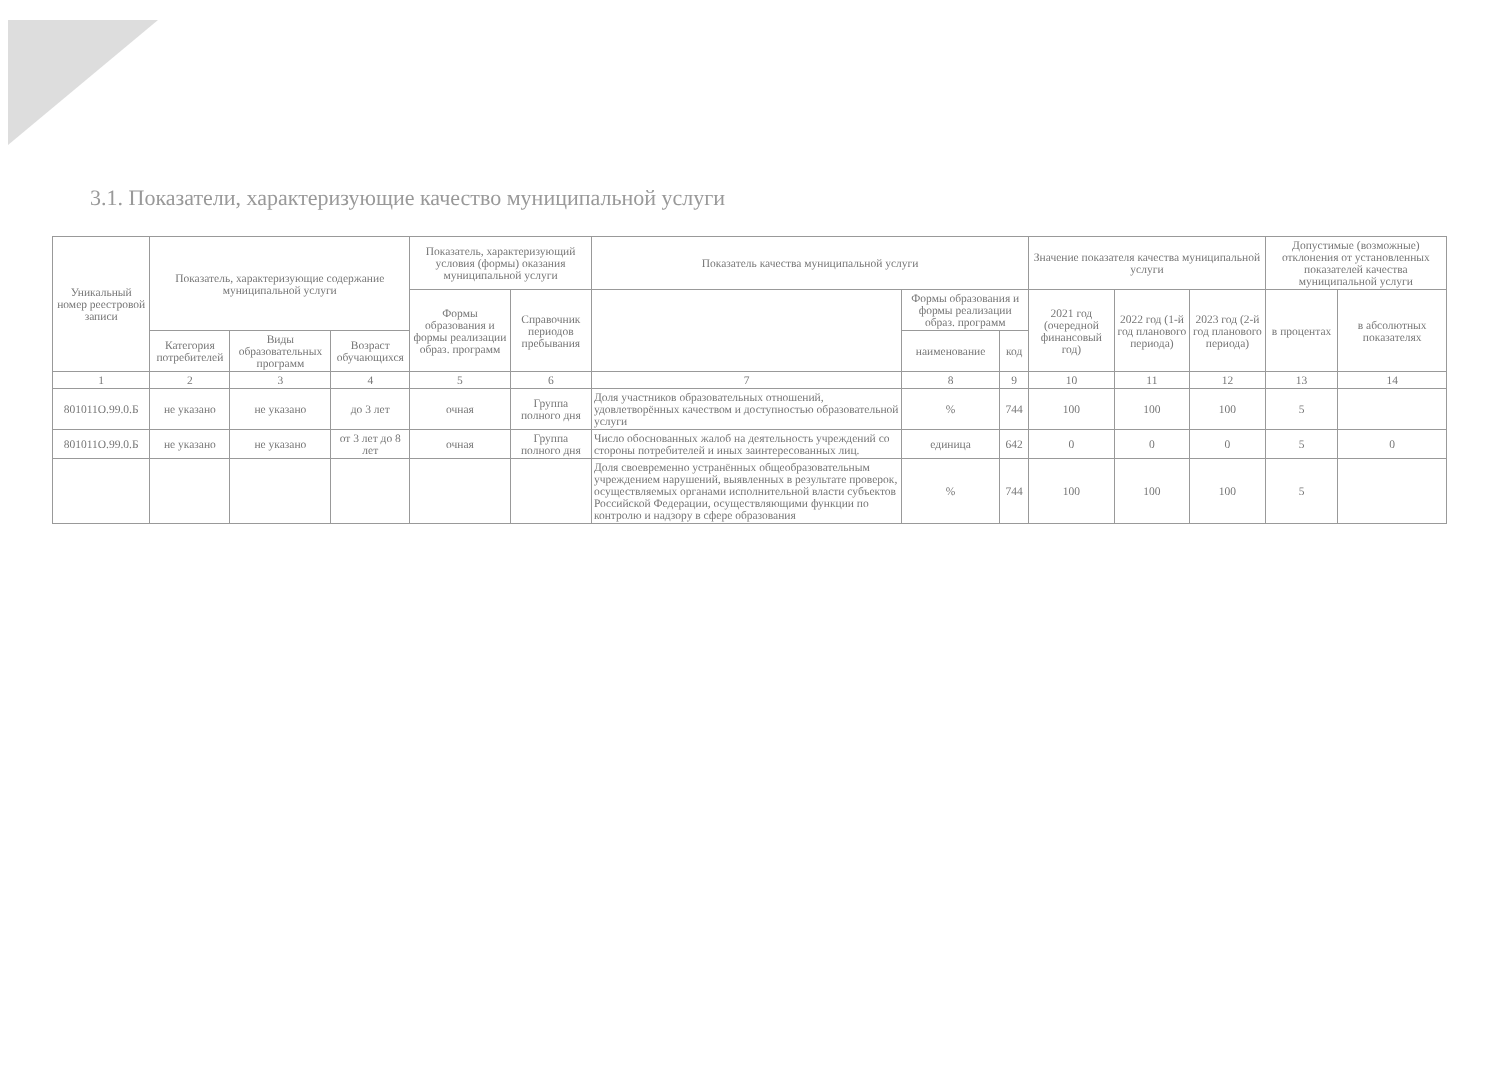3.1. Показатели, характеризующие качество муниципальной услуги
| Уникальный номер реестровой записи | Показатель, характеризующие содержание муниципальной услуги | | | Показатель, характеризующий условия (формы) оказания муниципальной услуги | | Показатель качества муниципальной услуги | | | Значение показателя качества муниципальной услуги | | | Допустимые (возможные) отклонения от установленных показателей качества муниципальной услуги | |
| --- | --- | --- | --- | --- | --- | --- | --- | --- | --- | --- | --- | --- | --- |
| | | | | Формы образования и формы реализации образ. программ | Справочник периодов пребывания | | Формы образования и формы реализации образ. программ | | 2021 год (очередной финансовый год) | 2022 год (1-й год планового периода) | 2023 год (2-й год планового периода) | в процентах | в абсолютных показателях |
| | Категория потребителей | Виды образовательных программ | Возраст обучающихся | | | | наименование | код | | | | | |
| 1 | 2 | 3 | 4 | 5 | 6 | 7 | 8 | 9 | 10 | 11 | 12 | 13 | 14 |
| 801011О.99.0.Б | не указано | не указано | до 3 лет | очная | Группа полного дня | Доля участников образовательных отношений, удовлетворённых качеством и доступностью образовательной услуги | % | 744 | 100 | 100 | 100 | 5 | |
| 801011О.99.0.Б | не указано | не указано | от 3 лет до 8 лет | очная | Группа полного дня | Число обоснованных жалоб на деятельность учреждений со стороны потребителей и иных заинтересованных лиц. | единица | 642 | 0 | 0 | 0 | 5 | 0 |
| | | | | | | Доля своевременно устранённых общеобразовательным учреждением нарушений, выявленных в результате проверок, осуществляемых органами исполнительной власти субъектов Российской Федерации, осуществляющими функции по контролю и надзору в сфере образования | % | 744 | 100 | 100 | 100 | 5 | |